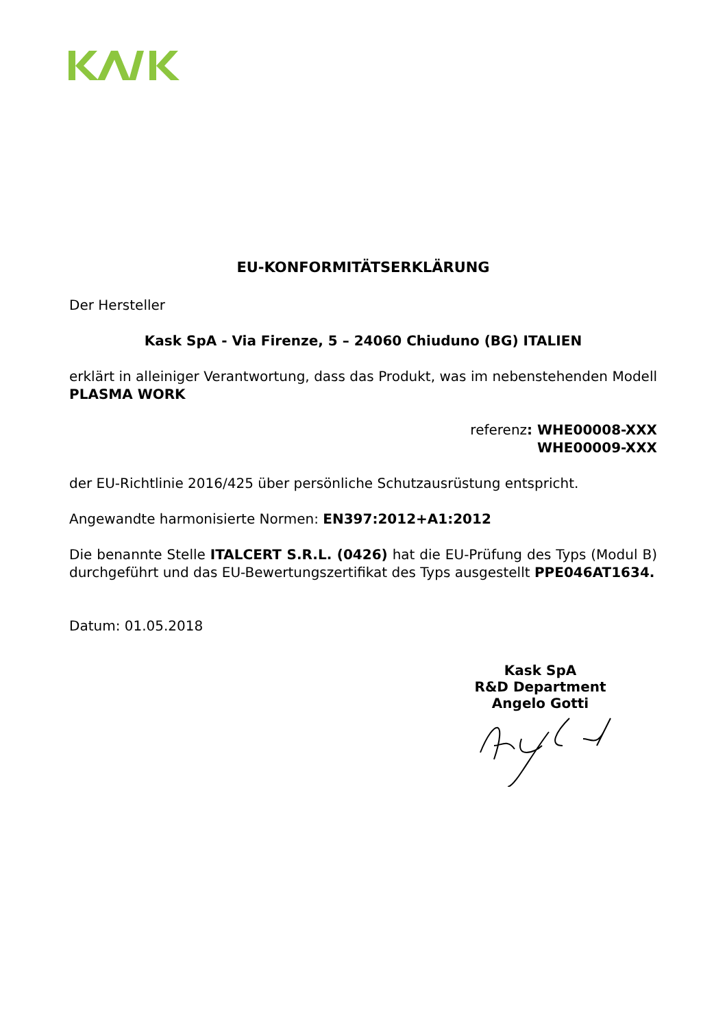EU-KONFORMITÄTSERKLÄRUNG
Der Hersteller
Kask SpA - Via Firenze, 5 – 24060 Chiuduno (BG) ITALIEN
erklärt in alleiniger Verantwortung, dass das Produkt, was im nebenstehenden Modell PLASMA WORK
referenz: WHE00008-XXX
WHE00009-XXX
der EU-Richtlinie 2016/425 über persönliche Schutzausrüstung entspricht.
Angewandte harmonisierte Normen: EN397:2012+A1:2012
Die benannte Stelle ITALCERT S.R.L. (0426) hat die EU-Prüfung des Typs (Modul B) durchgeführt und das EU-Bewertungszertifikat des Typs ausgestellt PPE046AT1634.
Datum: 01.05.2018
Kask SpA
R&D Department
Angelo Gotti